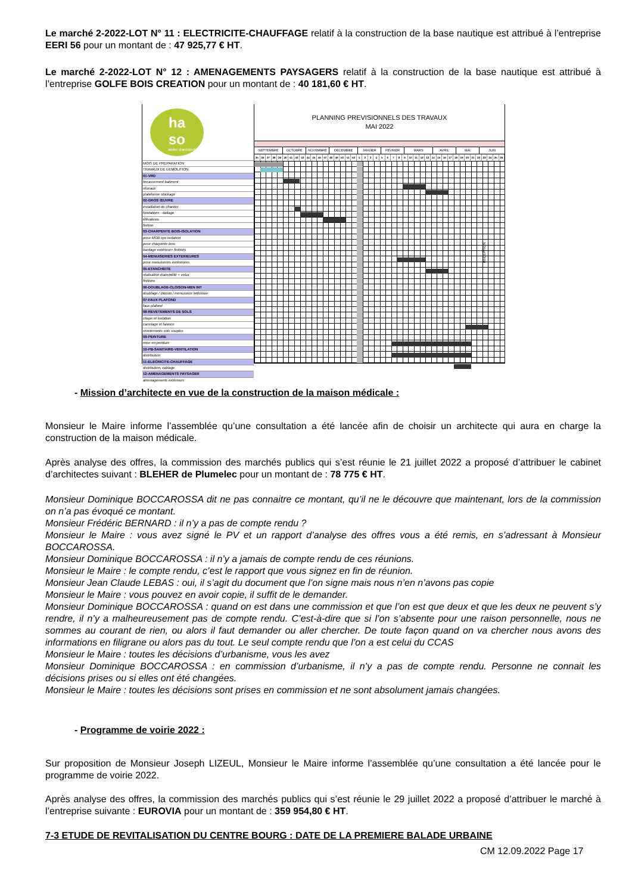Le marché 2-2022-LOT N° 11 : ELECTRICITE-CHAUFFAGE relatif à la construction de la base nautique est attribué à l’entreprise EERI 56 pour un montant de : 47 925,77 € HT.
Le marché 2-2022-LOT N° 12 : AMENAGEMENTS PAYSAGERS relatif à la construction de la base nautique est attribué à l’entreprise GOLFE BOIS CREATION pour un montant de : 40 181,60 € HT.
ha
so
atelier d'architecture
MOIS DE PREPARATION
TRAVAUX DE DEMOLITION
01-VRD
terrassement batiment
réseaux
plateforme stockage
02-GROS ŒUVRE
installation de chantier
fondations - dallage
élévations
finition
03-CHARPENTE BOIS-ISOLATION
pose MOB cps isolation
pose charpente bois
bardage extérieur+ finitions
04-MENUISERIES EXTERIEURES
pose menuiseries extérieures
05-ETANCHEITE
réalisation étanchéité + velux
finitions
06-DOUBLAGE-CLOISON-MEN INT
doublage / cloison / menuiserie intérieure
07-FAUX PLAFOND
faux plafond
08-REVETEMENTS DE SOLS
chape et isolation
carrelage et faience
revetements sols souples
09-PEINTURE
mise en peinture
10-PB-SANITAIRE-VENTILATION
distribution
11-ELECRICITE-CHAUFFAGE
distribution, cablage
12-AMENAGEMENTS PAYSAGER
amenagements extérieurs
PLANNING PREVISIONNELS DES TRAVAUX
MAI 2022
SEPTEMBRE OCTOBRE NOVEMBRE DECEMBRE JANVIER FEVRIER MARS AVRIL MAI JUIN
35 36 37 38 39 40 41 42 43 44 45 46 47 48 49 50 51 52 1 2 3 4 5 6 7 8 9 10 11 12 13 14 15 16 17 18 19 20 21 22 23 24 25 26
RECEPTION
- Mission d’architecte en vue de la construction de la maison médicale :
Monsieur le Maire informe l’assemblée qu’une consultation a été lancée afin de choisir un architecte qui aura en charge la construction de la maison médicale.
Après analyse des offres, la commission des marchés publics qui s’est réunie le 21 juillet 2022 a proposé d’attribuer le cabinet d’architectes suivant : BLEHER de Plumelec pour un montant de : 78 775 € HT.
Monsieur Dominique BOCCAROSSA dit ne pas connaitre ce montant, qu’il ne le découvre que maintenant, lors de la commission on n’a pas évoqué ce montant.
Monsieur Frédéric BERNARD : il n’y a pas de compte rendu ?
Monsieur le Maire : vous avez signé le PV et un rapport d’analyse des offres vous a été remis, en s’adressant à Monsieur BOCCAROSSA.
Monsieur Dominique BOCCAROSSA : il n’y a jamais de compte rendu de ces réunions.
Monsieur le Maire : le compte rendu, c’est le rapport que vous signez en fin de réunion.
Monsieur Jean Claude LEBAS : oui, il s’agit du document que l’on signe mais nous n’en n’avons pas copie
Monsieur le Maire : vous pouvez en avoir copie, il suffit de le demander.
Monsieur Dominique BOCCAROSSA : quand on est dans une commission et que l’on est que deux et que les deux ne peuvent s’y rendre, il n’y a malheureusement pas de compte rendu. C’est-à-dire que si l’on s’absente pour une raison personnelle, nous ne sommes au courant de rien, ou alors il faut demander ou aller chercher. De toute façon quand on va chercher nous avons des informations en filigrane ou alors pas du tout. Le seul compte rendu que l’on a est celui du CCAS
Monsieur le Maire : toutes les décisions d’urbanisme, vous les avez
Monsieur Dominique BOCCAROSSA : en commission d’urbanisme, il n’y a pas de compte rendu. Personne ne connait les décisions prises ou si elles ont été changées.
Monsieur le Maire : toutes les décisions sont prises en commission et ne sont absolument jamais changées.
- Programme de voirie 2022 :
Sur proposition de Monsieur Joseph LIZEUL, Monsieur le Maire informe l’assemblée qu’une consultation a été lancée pour le programme de voirie 2022.
Après analyse des offres, la commission des marchés publics qui s’est réunie le 29 juillet 2022 a proposé d’attribuer le marché à l’entreprise suivante : EUROVIA pour un montant de : 359 954,80 € HT.
7-3 ETUDE DE REVITALISATION DU CENTRE BOURG : DATE DE LA PREMIERE BALADE URBAINE
CM 12.09.2022 Page 17